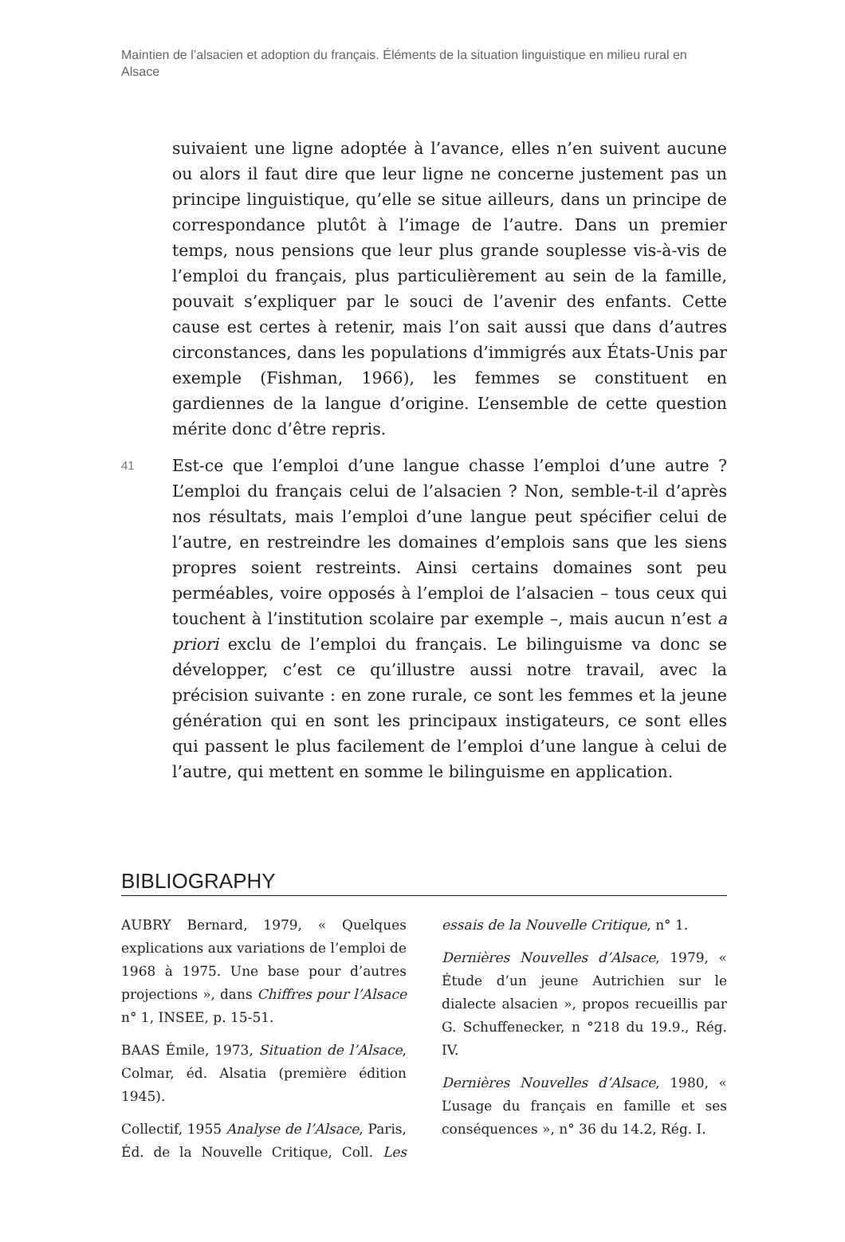Maintien de l’alsacien et adoption du français. Éléments de la situation linguistique en milieu rural en Alsace
suivaient une ligne adoptée à l’avance, elles n’en suivent aucune ou alors il faut dire que leur ligne ne concerne justement pas un principe linguistique, qu’elle se situe ailleurs, dans un principe de correspondance plutôt à l’image de l’autre. Dans un premier temps, nous pensions que leur plus grande souplesse vis-à-vis de l’emploi du français, plus particulièrement au sein de la famille, pouvait s’expliquer par le souci de l’avenir des enfants. Cette cause est certes à retenir, mais l’on sait aussi que dans d’autres circonstances, dans les populations d’immigrés aux États-Unis par exemple (Fishman, 1966), les femmes se constituent en gardiennes de la langue d’origine. L’ensemble de cette question mérite donc d’être repris.
41
Est-ce que l’emploi d’une langue chasse l’emploi d’une autre ? L’emploi du français celui de l’alsacien ? Non, semble-t-il d’après nos résultats, mais l’emploi d’une langue peut spécifier celui de l’autre, en restreindre les domaines d’emplois sans que les siens propres soient restreints. Ainsi certains domaines sont peu perméables, voire opposés à l’emploi de l’alsacien – tous ceux qui touchent à l’institution scolaire par exemple –, mais aucun n’est a priori exclu de l’emploi du français. Le bilinguisme va donc se développer, c’est ce qu’illustre aussi notre travail, avec la précision suivante : en zone rurale, ce sont les femmes et la jeune génération qui en sont les principaux instigateurs, ce sont elles qui passent le plus facilement de l’emploi d’une langue à celui de l’autre, qui mettent en somme le bilinguisme en application.
BIBLIOGRAPHY
AUBRY Bernard, 1979, « Quelques explications aux variations de l’emploi de 1968 à 1975. Une base pour d’autres projections », dans Chiffres pour l’Alsace n° 1, INSEE, p. 15-51.
BAAS Émile, 1973, Situation de l’Alsace, Colmar, éd. Alsatia (première édition 1945).
Collectif, 1955 Analyse de l’Alsace, Paris, Éd. de la Nouvelle Critique, Coll. Les essais de la Nouvelle Critique, n° 1.
Dernières Nouvelles d’Alsace, 1979, « Étude d’un jeune Autrichien sur le dialecte alsacien », propos recueillis par G. Schuffenecker, n °218 du 19.9., Rég. IV.
Dernières Nouvelles d’Alsace, 1980, « L’usage du français en famille et ses conséquences », n° 36 du 14.2, Rég. I.